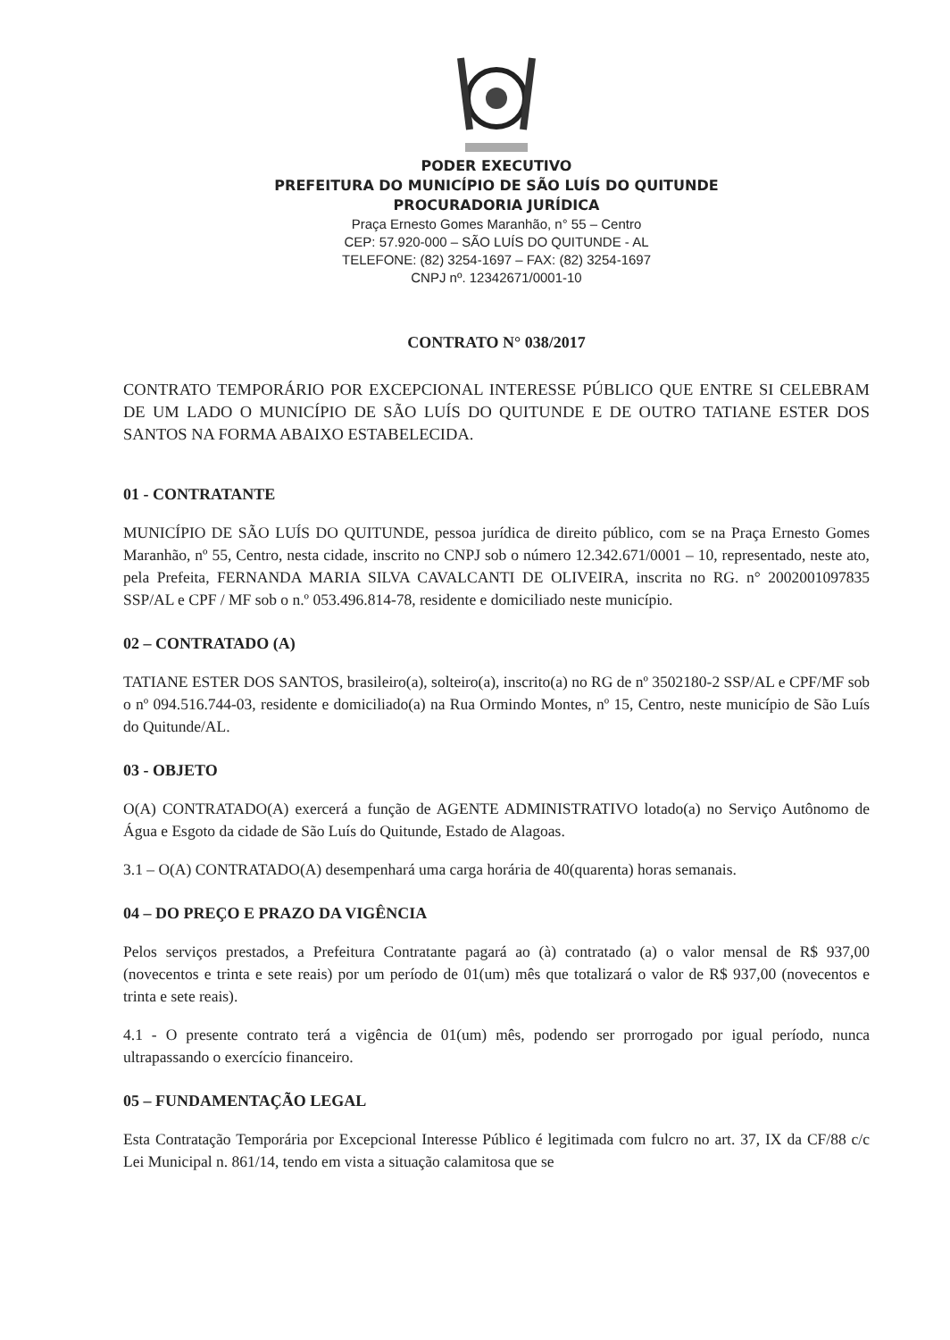PODER EXECUTIVO
PREFEITURA DO MUNICÍPIO DE SÃO LUÍS DO QUITUNDE
PROCURADORIA JURÍDICA
Praça Ernesto Gomes Maranhão, n° 55 – Centro
CEP: 57.920-000 – SÃO LUÍS DO QUITUNDE - AL
TELEFONE: (82) 3254-1697 – FAX: (82) 3254-1697
CNPJ nº. 12342671/0001-10
CONTRATO N° 038/2017
CONTRATO TEMPORÁRIO POR EXCEPCIONAL INTERESSE PÚBLICO QUE ENTRE SI CELEBRAM DE UM LADO O MUNICÍPIO DE SÃO LUÍS DO QUITUNDE E DE OUTRO TATIANE ESTER DOS SANTOS NA FORMA ABAIXO ESTABELECIDA.
01 - CONTRATANTE
MUNICÍPIO DE SÃO LUÍS DO QUITUNDE, pessoa jurídica de direito público, com se na Praça Ernesto Gomes Maranhão, nº 55, Centro, nesta cidade, inscrito no CNPJ sob o número 12.342.671/0001 – 10, representado, neste ato, pela Prefeita, FERNANDA MARIA SILVA CAVALCANTI DE OLIVEIRA, inscrita no RG. n° 2002001097835 SSP/AL e CPF / MF sob o n.º 053.496.814-78, residente e domiciliado neste município.
02 – CONTRATADO (A)
TATIANE ESTER DOS SANTOS, brasileiro(a), solteiro(a), inscrito(a) no RG de nº 3502180-2 SSP/AL e CPF/MF sob o nº 094.516.744-03, residente e domiciliado(a) na Rua Ormindo Montes, nº 15, Centro, neste município de São Luís do Quitunde/AL.
03 - OBJETO
O(A) CONTRATADO(A) exercerá a função de AGENTE ADMINISTRATIVO lotado(a) no Serviço Autônomo de Água e Esgoto da cidade de São Luís do Quitunde, Estado de Alagoas.
3.1 – O(A) CONTRATADO(A) desempenhará uma carga horária de 40(quarenta) horas semanais.
04 – DO PREÇO E PRAZO DA VIGÊNCIA
Pelos serviços prestados, a Prefeitura Contratante pagará ao (à) contratado (a) o valor mensal de R$ 937,00 (novecentos e trinta e sete reais) por um período de 01(um) mês que totalizará o valor de R$ 937,00 (novecentos e trinta e sete reais).
4.1 - O presente contrato terá a vigência de 01(um) mês, podendo ser prorrogado por igual período, nunca ultrapassando o exercício financeiro.
05 – FUNDAMENTAÇÃO LEGAL
Esta Contratação Temporária por Excepcional Interesse Público é legitimada com fulcro no art. 37, IX da CF/88 c/c Lei Municipal n. 861/14, tendo em vista a situação calamitosa que se